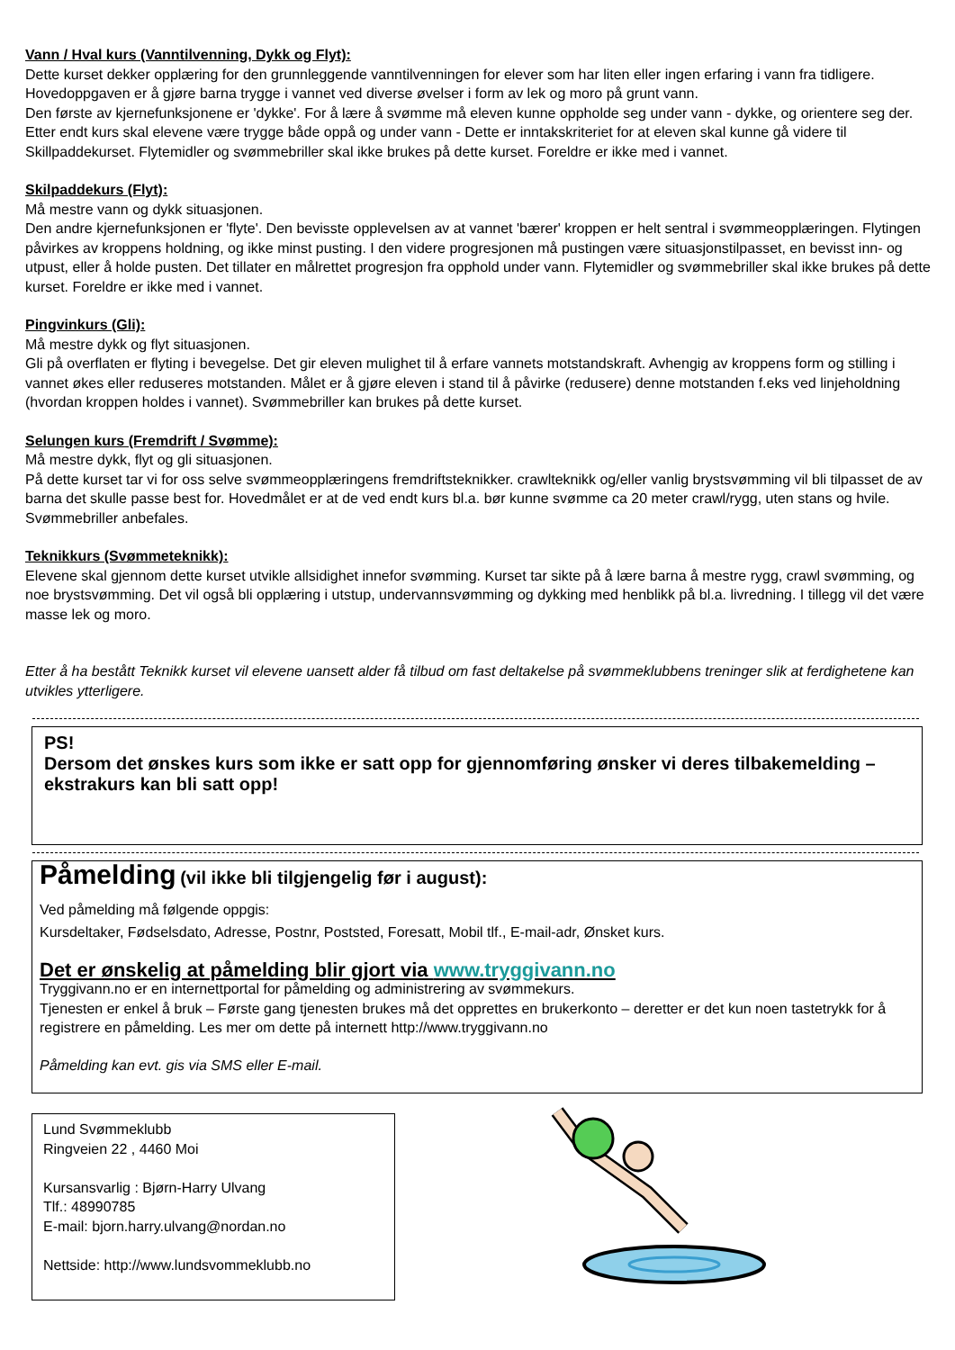Vann / Hval kurs (Vanntilvenning, Dykk og Flyt):
Dette kurset dekker opplæring for den grunnleggende vanntilvenningen for elever som har liten eller ingen erfaring i vann fra tidligere. Hovedoppgaven er å gjøre barna trygge i vannet ved diverse øvelser i form av lek og moro på grunt vann.
Den første av kjernefunksjonene er 'dykke'. For å lære å svømme må eleven kunne oppholde seg under vann - dykke, og orientere seg der. Etter endt kurs skal elevene være trygge både oppå og under vann - Dette er inntakskriteriet for at eleven skal kunne gå videre til Skillpaddekurset. Flytemidler og svømmebriller skal ikke brukes på dette kurset. Foreldre er ikke med i vannet.
Skilpaddekurs (Flyt):
Må mestre vann og dykk situasjonen.
Den andre kjernefunksjonen er 'flyte'. Den bevisste opplevelsen av at vannet 'bærer' kroppen er helt sentral i svømmeopplæringen. Flytingen påvirkes av kroppens holdning, og ikke minst pusting. I den videre progresjonen må pustingen være situasjonstilpasset, en bevisst inn- og utpust, eller å holde pusten. Det tillater en målrettet progresjon fra opphold under vann. Flytemidler og svømmebriller skal ikke brukes på dette kurset. Foreldre er ikke med i vannet.
Pingvinkurs (Gli):
Må mestre dykk og flyt situasjonen.
Gli på overflaten er flyting i bevegelse. Det gir eleven mulighet til å erfare vannets motstandskraft. Avhengig av kroppens form og stilling i vannet økes eller reduseres motstanden. Målet er å gjøre eleven i stand til å påvirke (redusere) denne motstanden f.eks ved linjeholdning (hvordan kroppen holdes i vannet). Svømmebriller kan brukes på dette kurset.
Selungen kurs (Fremdrift / Svømme):
Må mestre dykk, flyt og gli situasjonen.
På dette kurset tar vi for oss selve svømmeopplæringens fremdriftsteknikker. crawlteknikk og/eller vanlig brystsvømming vil bli tilpasset de av barna det skulle passe best for. Hovedmålet er at de ved endt kurs bl.a. bør kunne svømme ca 20 meter crawl/rygg, uten stans og hvile. Svømmebriller anbefales.
Teknikkurs (Svømmeteknikk):
Elevene skal gjennom dette kurset utvikle allsidighet innefor svømming. Kurset tar sikte på å lære barna å mestre rygg, crawl svømming, og noe brystsvømming. Det vil også bli opplæring i utstup, undervannsvømming og dykking med henblikk på bl.a. livredning. I tillegg vil det være masse lek og moro.
Etter å ha bestått Teknikk kurset vil elevene uansett alder få tilbud om fast deltakelse på svømmeklubbens treninger slik at ferdighetene kan utvikles ytterligere.
PS!
Dersom det ønskes kurs som ikke er satt opp for gjennomføring ønsker vi deres tilbakemelding – ekstrakurs kan bli satt opp!
Påmelding (vil ikke bli tilgjengelig før i august):
Ved påmelding må følgende oppgis:
Kursdeltaker, Fødselsdato, Adresse, Postnr, Poststed, Foresatt, Mobil tlf., E-mail-adr, Ønsket kurs.
Det er ønskelig at påmelding blir gjort via www.tryggivann.no
Tryggivann.no er en internettportal for påmelding og administrering av svømmekurs.
Tjenesten er enkel å bruk – Første gang tjenesten brukes må det opprettes en brukerkonto – deretter er det kun noen tastetrykk for å registrere en påmelding. Les mer om dette på internett http://www.tryggivann.no
Påmelding kan evt. gis via SMS eller E-mail.
Lund Svømmeklubb
Ringveien 22 , 4460 Moi
Kursansvarlig : Bjørn-Harry Ulvang
Tlf.: 48990785
E-mail: bjorn.harry.ulvang@nordan.no
Nettside: http://www.lundsvommeklubb.no